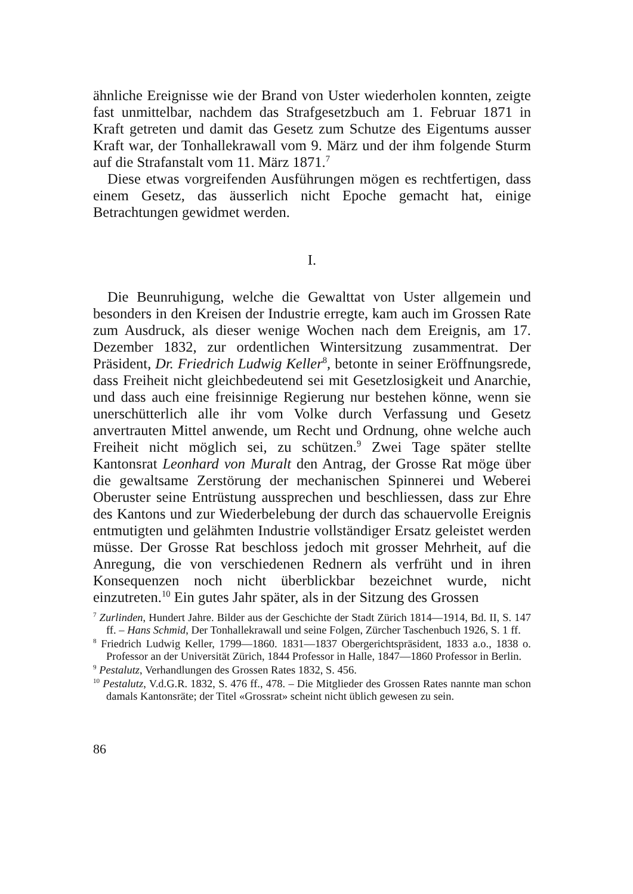ähnliche Ereignisse wie der Brand von Uster wiederholen konnten, zeigte fast unmittelbar, nachdem das Strafgesetzbuch am 1. Februar 1871 in Kraft getreten und damit das Gesetz zum Schutze des Eigentums ausser Kraft war, der Tonhallekrawall vom 9. März und der ihm folgende Sturm auf die Strafanstalt vom 11. März 1871.<sup>7</sup>
Diese etwas vorgreifenden Ausführungen mögen es rechtfertigen, dass einem Gesetz, das äusserlich nicht Epoche gemacht hat, einige Betrachtungen gewidmet werden.
I.
Die Beunruhigung, welche die Gewalttat von Uster allgemein und besonders in den Kreisen der Industrie erregte, kam auch im Grossen Rate zum Ausdruck, als dieser wenige Wochen nach dem Ereignis, am 17. Dezember 1832, zur ordentlichen Wintersitzung zusammentrat. Der Präsident, Dr. Friedrich Ludwig Keller<sup>8</sup>, betonte in seiner Eröffnungsrede, dass Freiheit nicht gleichbedeutend sei mit Gesetzlosigkeit und Anarchie, und dass auch eine freisinnige Regierung nur bestehen könne, wenn sie unerschütterlich alle ihr vom Volke durch Verfassung und Gesetz anvertrauten Mittel anwende, um Recht und Ordnung, ohne welche auch Freiheit nicht möglich sei, zu schützen.<sup>9</sup> Zwei Tage später stellte Kantonsrat Leonhard von Muralt den Antrag, der Grosse Rat möge über die gewaltsame Zerstörung der mechanischen Spinnerei und Weberei Oberuster seine Entrüstung aussprechen und beschliessen, dass zur Ehre des Kantons und zur Wiederbelebung der durch das schauervolle Ereignis entmutigten und gelähmten Industrie vollständiger Ersatz geleistet werden müsse. Der Grosse Rat beschloss jedoch mit grosser Mehrheit, auf die Anregung, die von verschiedenen Rednern als verfrüht und in ihren Konsequenzen noch nicht überblickbar bezeichnet wurde, nicht einzutreten.<sup>10</sup> Ein gutes Jahr später, als in der Sitzung des Grossen
<sup>7</sup> Zurlinden, Hundert Jahre. Bilder aus der Geschichte der Stadt Zürich 1814—1914, Bd. II, S. 147 ff. – Hans Schmid, Der Tonhallekrawall und seine Folgen, Zürcher Taschenbuch 1926, S. 1 ff.
<sup>8</sup> Friedrich Ludwig Keller, 1799—1860. 1831—1837 Obergerichtspräsident, 1833 a.o., 1838 o. Professor an der Universität Zürich, 1844 Professor in Halle, 1847—1860 Professor in Berlin.
<sup>9</sup> Pestalutz, Verhandlungen des Grossen Rates 1832, S. 456.
<sup>10</sup> Pestalutz, V.d.G.R. 1832, S. 476 ff., 478. – Die Mitglieder des Grossen Rates nannte man schon damals Kantonsräte; der Titel «Grossrat» scheint nicht üblich gewesen zu sein.
86